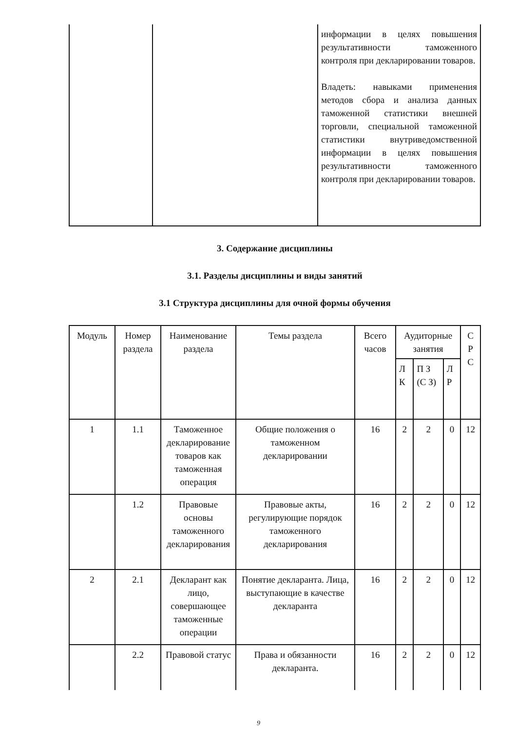| | | информации в целях повышения результативности таможенного контроля при декларировании товаров. Владеть: навыками применения методов сбора и анализа данных таможенной статистики внешней торговли, специальной таможенной статистики внутриведомственной информации в целях повышения результативности таможенного контроля при декларировании товаров. |
3. Содержание дисциплины
3.1. Разделы дисциплины и виды занятий
3.1 Структура дисциплины для очной формы обучения
| Модуль | Номер раздела | Наименование раздела | Темы раздела | Всего часов | Аудиторные занятия | | | С Р С |
| --- | --- | --- | --- | --- | --- | --- | --- | --- |
| | | | | | Л К | П З (С З) | Л Р | |
| 1 | 1.1 | Таможенное декларирование товаров как таможенная операция | Общие положения о таможенном декларировании | 16 | 2 | 2 | 0 | 12 |
| | 1.2 | Правовые основы таможенного декларирования | Правовые акты, регулирующие порядок таможенного декларирования | 16 | 2 | 2 | 0 | 12 |
| 2 | 2.1 | Декларант как лицо, совершающее таможенные операции | Понятие декларанта. Лица, выступающие в качестве декларанта | 16 | 2 | 2 | 0 | 12 |
| | 2.2 | Правовой статус | Права и обязанности декларанта. | 16 | 2 | 2 | 0 | 12 |
9